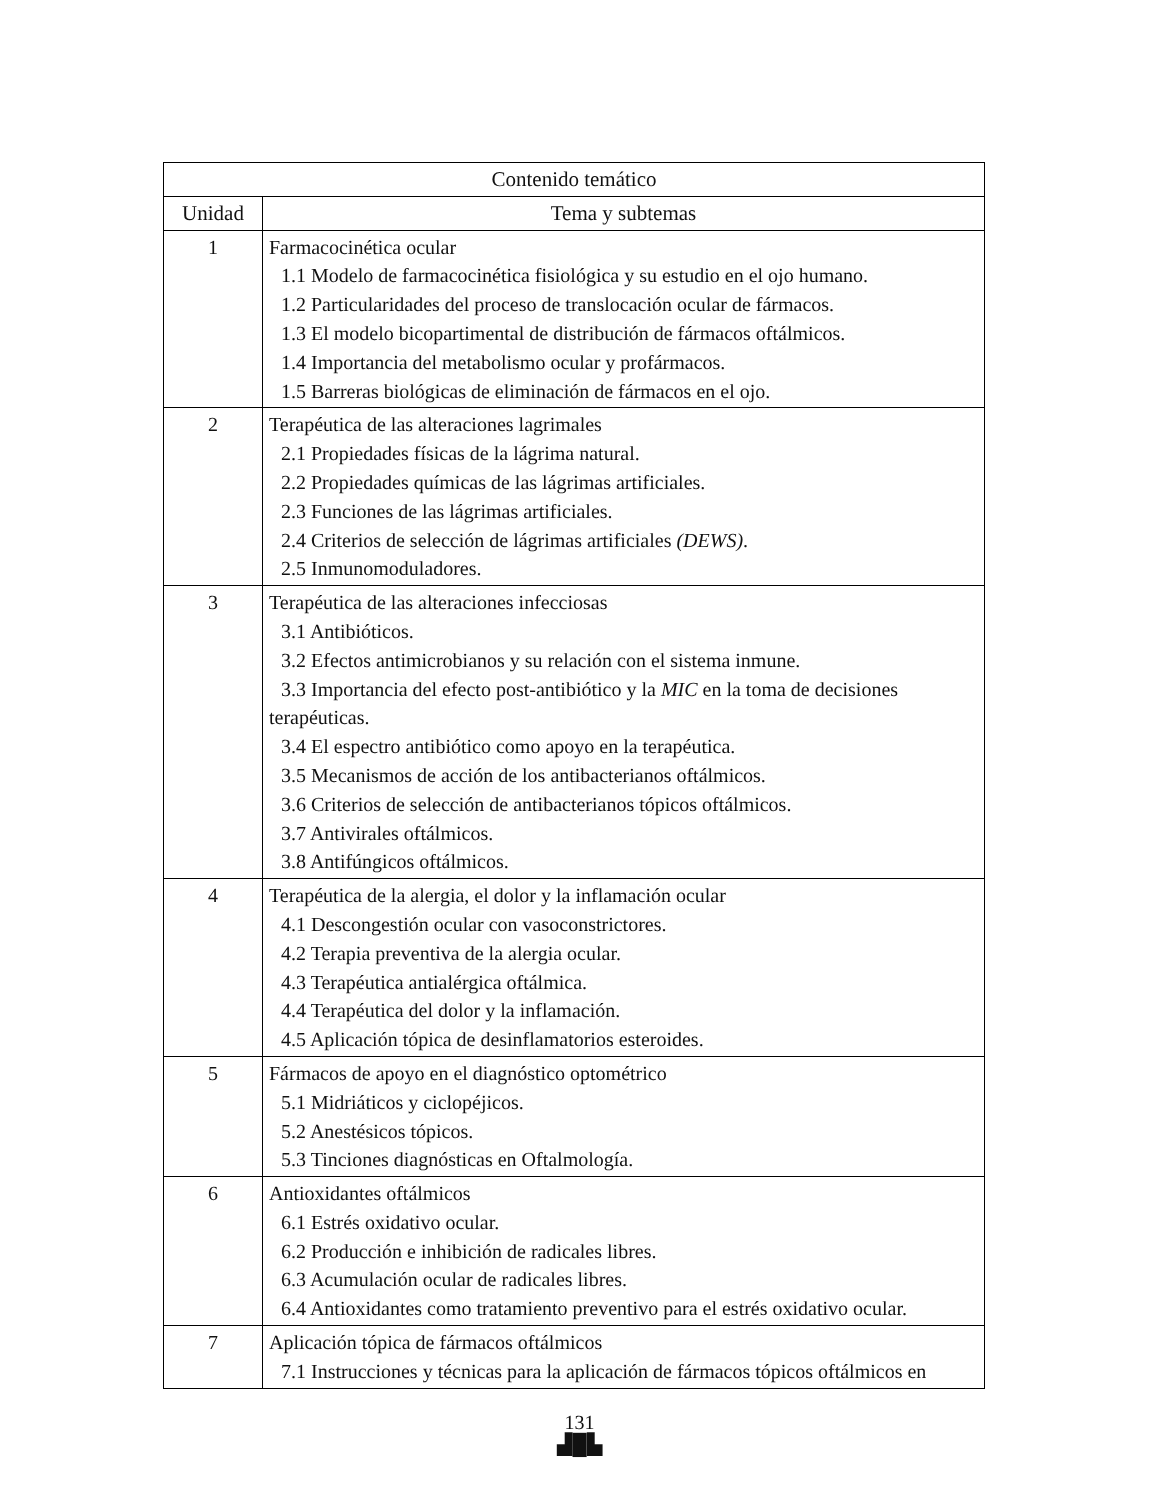| Contenido temático | |
| --- | --- |
| Unidad | Tema y subtemas |
| 1 | Farmacocinética ocular 1.1 Modelo de farmacocinética fisiológica y su estudio en el ojo humano. 1.2 Particularidades del proceso de translocación ocular de fármacos. 1.3 El modelo bicopartimental de distribución de fármacos oftálmicos. 1.4 Importancia del metabolismo ocular y profármacos. 1.5 Barreras biológicas de eliminación de fármacos en el ojo. |
| 2 | Terapéutica de las alteraciones lagrimales 2.1 Propiedades físicas de la lágrima natural. 2.2 Propiedades químicas de las lágrimas artificiales. 2.3 Funciones de las lágrimas artificiales. 2.4 Criterios de selección de lágrimas artificiales (DEWS) . 2.5 Inmunomoduladores. |
| 3 | Terapéutica de las alteraciones infecciosas 3.1 Antibióticos. 3.2 Efectos antimicrobianos y su relación con el sistema inmune. 3.3 Importancia del efecto post-antibiótico y la MIC en la toma de decisiones terapéuticas. 3.4 El espectro antibiótico como apoyo en la terapéutica. 3.5 Mecanismos de acción de los antibacterianos oftálmicos. 3.6 Criterios de selección de antibacterianos tópicos oftálmicos. 3.7 Antivirales oftálmicos. 3.8 Antifúngicos oftálmicos. |
| 4 | Terapéutica de la alergia, el dolor y la inflamación ocular 4.1 Descongestión ocular con vasoconstrictores. 4.2 Terapia preventiva de la alergia ocular. 4.3 Terapéutica antialérgica oftálmica. 4.4 Terapéutica del dolor y la inflamación. 4.5 Aplicación tópica de desinflamatorios esteroides. |
| 5 | Fármacos de apoyo en el diagnóstico optométrico 5.1 Midriáticos y ciclopéjicos. 5.2 Anestésicos tópicos. 5.3 Tinciones diagnósticas en Oftalmología. |
| 6 | Antioxidantes oftálmicos 6.1 Estrés oxidativo ocular. 6.2 Producción e inhibición de radicales libres. 6.3 Acumulación ocular de radicales libres. 6.4 Antioxidantes como tratamiento preventivo para el estrés oxidativo ocular. |
| 7 | Aplicación tópica de fármacos oftálmicos 7.1 Instrucciones y técnicas para la aplicación de fármacos tópicos oftálmicos en |
131
▟█▙